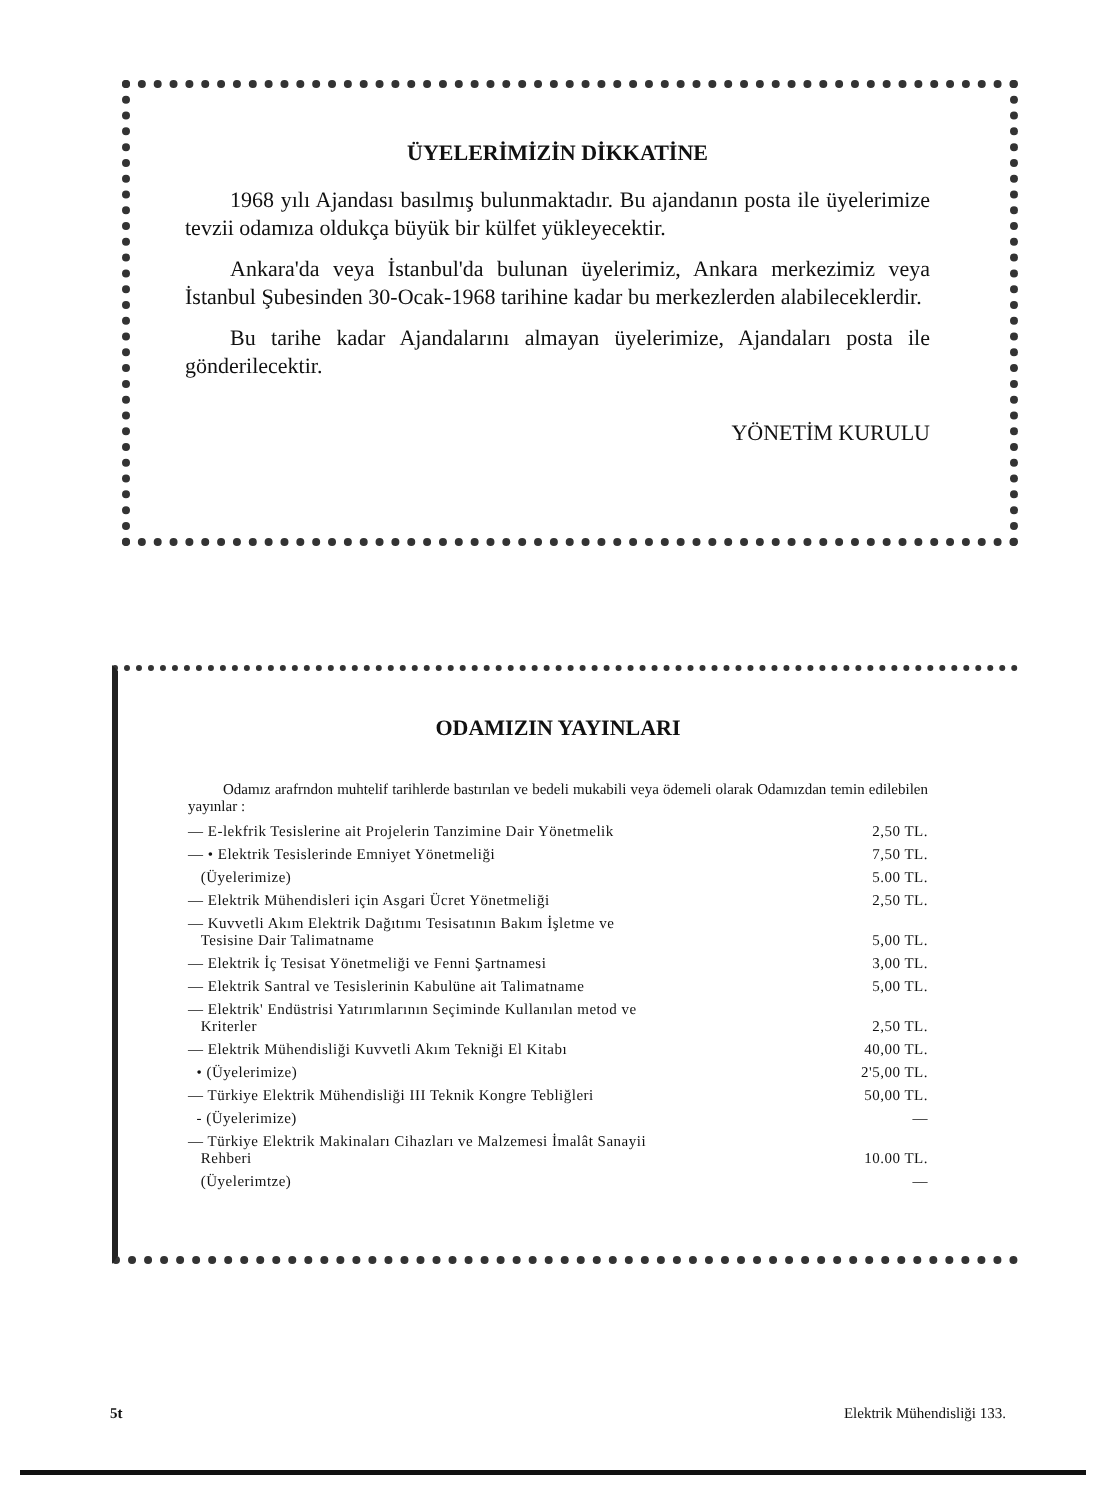ÜYELERİMİZİN DİKKATİNE
1968 yılı Ajandası basılmış bulunmaktadır. Bu ajandanın posta ile üyelerimize tevzii odamıza oldukça büyük bir külfet yükleyecektir.
Ankara'da veya İstanbul'da bulunan üyelerimiz, Ankara merkezimiz veya İstanbul Şubesinden 30-Ocak-1968 tarihine kadar bu merkezlerden alabileceklerdir.
Bu tarihe kadar Ajandalarını almayan üyelerimize, Ajandaları posta ile gönderilecektir.
YÖNETİM KURULU
ODAMIZIN YAYINLARI
Odamız arafrndon muhtelif tarihlerde bastırılan ve bedeli mukabili veya ödemeli olarak Odamızdan temin edilebilen yayınlar :
| — E-lekfrik Tesislerine ait Projelerin Tanzimine Dair Yönetmelik | 2,50 TL. |
| — • Elektrik Tesislerinde Emniyet Yönetmeliği | 7,50 TL. |
| (Üyelerimize) | 5.00 TL. |
| — Elektrik Mühendisleri için Asgari Ücret Yönetmeliği | 2,50 TL. |
| — Kuvvetli Akım Elektrik Dağıtımı Tesisatının Bakım İşletme ve Tesisine Dair Talimatname | 5,00 TL. |
| — Elektrik İç Tesisat Yönetmeliği ve Fenni Şartnamesi | 3,00 TL. |
| — Elektrik Santral ve Tesislerinin Kabulüne ait Talimatname | 5,00 TL. |
| — Elektrik' Endüstrisi Yatırımlarının Seçiminde Kullanılan metod ve Kriterler | 2,50 TL. |
| — Elektrik Mühendisliği Kuvvetli Akım Tekniği El Kitabı | 40,00 TL. |
| • (Üyelerimize) | 2'5,00 TL. |
| — Türkiye Elektrik Mühendisliği III Teknik Kongre Tebliğleri | 50,00 TL. |
| - (Üyelerimize) | — |
| — Türkiye Elektrik Makinaları Cihazları ve Malzemesi İmalât Sanayii Rehberi | 10.00 TL. |
| (Üyelerimtze) | — |
5t Elektrik Mühendisliği 133.